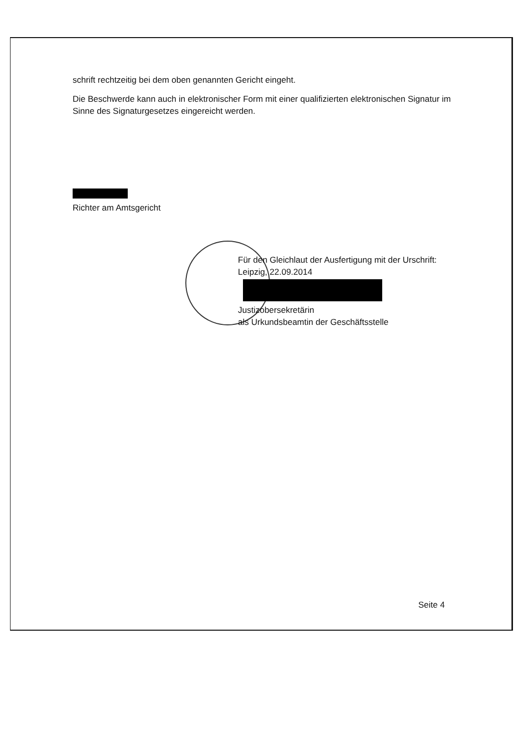schrift rechtzeitig bei dem oben genannten Gericht eingeht.
Die Beschwerde kann auch in elektronischer Form mit einer qualifizierten elektronischen Signatur im Sinne des Signaturgesetzes eingereicht werden.
Richter am Amtsgericht
Für den Gleichlaut der Ausfertigung mit der Urschrift:
Leipzig, 22.09.2014
Justizobersekretärin
als Urkundsbeamtin der Geschäftsstelle
Seite 4